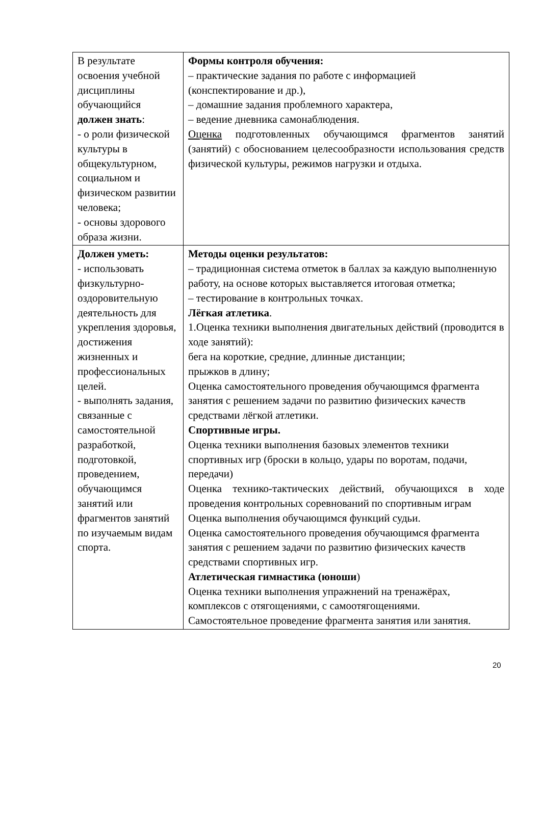| В результате освоения учебной дисциплины обучающийся должен знать : - о роли физической культуры в общекультурном, социальном и физическом развитии человека; - основы здорового образа жизни. | Формы контроля обучения: – практические задания по работе с информацией (конспектирование и др.), – домашние задания проблемного характера, – ведение дневника самонаблюдения. Оценка подготовленных обучающимся фрагментов занятий (занятий) с обоснованием целесообразности использования средств физической культуры, режимов нагрузки и отдыха. |
| Должен уметь: - использовать физкультурно-оздоровительную деятельность для укрепления здоровья, достижения жизненных и профессиональных целей. - выполнять задания, связанные с самостоятельной разработкой, подготовкой, проведением, обучающимся занятий или фрагментов занятий по изучаемым видам спорта. | Методы оценки результатов: – традиционная система отметок в баллах за каждую выполненную работу, на основе которых выставляется итоговая отметка; – тестирование в контрольных точках. Лёгкая атлетика . 1.Оценка техники выполнения двигательных действий (проводится в ходе занятий): бега на короткие, средние, длинные дистанции; прыжков в длину; Оценка самостоятельного проведения обучающимся фрагмента занятия с решением задачи по развитию физических качеств средствами лёгкой атлетики. Спортивные игры. Оценка техники выполнения базовых элементов техники спортивных игр (броски в кольцо, удары по воротам, подачи, передачи) Оценка технико-тактических действий, обучающихся в ходе проведения контрольных соревнований по спортивным играм Оценка выполнения обучающимся функций судьи. Оценка самостоятельного проведения обучающимся фрагмента занятия с решением задачи по развитию физических качеств средствами спортивных игр. Атлетическая гимнастика (юноши ) Оценка техники выполнения упражнений на тренажёрах, комплексов с отягощениями, с самоотягощениями. Самостоятельное проведение фрагмента занятия или занятия. |
20